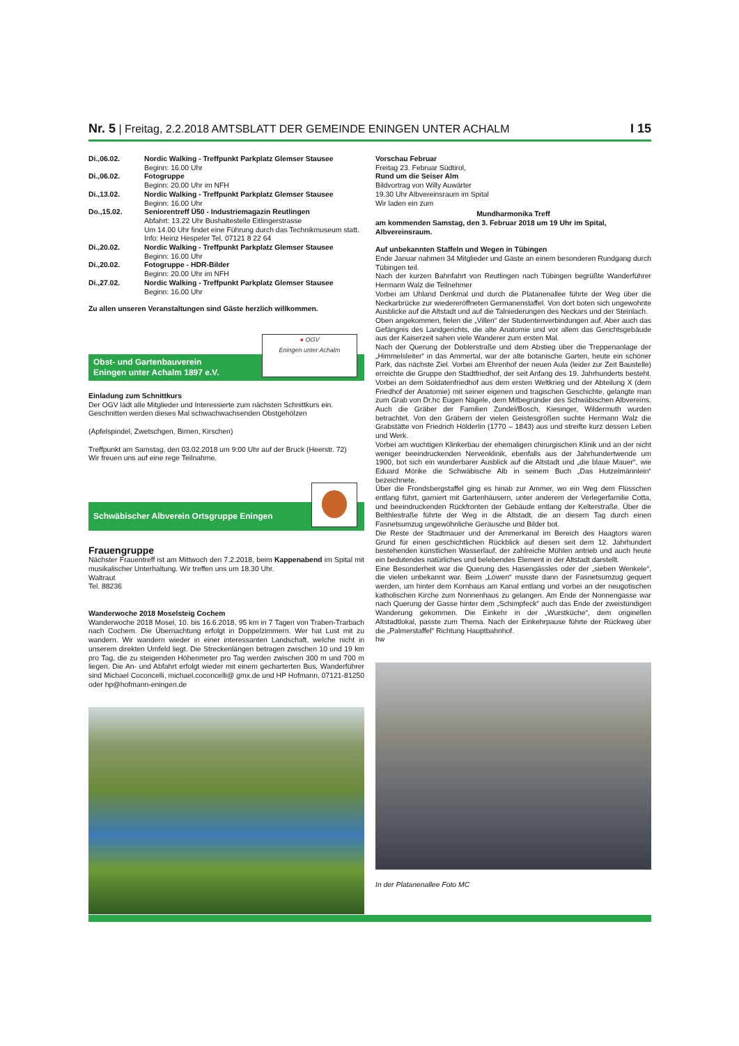Nr. 5 | Freitag, 2.2.2018 AMTSBLATT DER GEMEINDE ENINGEN UNTER ACHALM I 15
Di.,06.02. Nordic Walking - Treffpunkt Parkplatz Glemser Stausee
Beginn: 16.00 Uhr
Di.,06.02. Fotogruppe
Beginn: 20.00 Uhr im NFH
Di.,13.02. Nordic Walking - Treffpunkt Parkplatz Glemser Stausee
Beginn: 16.00 Uhr
Do.,15.02. Seniorentreff Ü50 - Industriemagazin Reutlingen
Abfahrt: 13.22 Uhr Bushaltestelle Eitlingerstrasse
Um 14.00 Uhr findet eine Führung durch das Technikmuseum statt.
Info: Heinz Hespeler Tel. 07121 8 22 64
Di.,20.02. Nordic Walking - Treffpunkt Parkplatz Glemser Stausee
Beginn: 16.00 Uhr
Di.,20.02. Fotogruppe - HDR-Bilder
Beginn: 20.00 Uhr im NFH
Di.,27.02. Nordic Walking - Treffpunkt Parkplatz Glemser Stausee
Beginn: 16.00 Uhr
Zu allen unseren Veranstaltungen sind Gäste herzlich willkommen.
Obst- und Gartenbauverein
Eningen unter Achalm 1897 e.V.
● OGV
Eningen unter Achalm
Einladung zum Schnittkurs
Der OGV lädt alle Mitglieder und Interessierte zum nächsten Schnittkurs ein. Geschnitten werden dieses Mal schwachwachsenden Obstgehölzen
(Apfelspindel, Zwetschgen, Birnen, Kirschen)
Treffpunkt am Samstag, den 03.02.2018 um 9:00 Uhr auf der Bruck (Heerstr. 72)
Wir freuen uns auf eine rege Teilnahme.
Schwäbischer Albverein Ortsgruppe Eningen
Frauengruppe
Nächster Frauentreff ist am Mittwoch den 7.2.2018, beim Kappenabend im Spital mit musikalischer Unterhaltung. Wir treffen uns um 18.30 Uhr.
Waltraut
Tel. 88236
Wanderwoche 2018 Moselsteig Cochem
Wanderwoche 2018 Mosel, 10. bis 16.6.2018, 95 km in 7 Tagen von Traben-Trarbach nach Cochem. Die Übernachtung erfolgt in Doppelzimmern. Wer hat Lust mit zu wandern. Wir wandern wieder in einer interessanten Landschaft, welche nicht in unserem direkten Umfeld liegt. Die Streckenlängen betragen zwischen 10 und 19 km pro Tag, die zu steigenden Höhenmeter pro Tag werden zwischen 300 m und 700 m liegen. Die An- und Abfahrt erfolgt wieder mit einem gecharterten Bus, Wanderführer sind Michael Coconcelli, michael.coconcelli@ gmx.de und HP Hofmann, 07121-81250 oder hp@hofmann-eningen.de
Vorschau Februar
Freitag 23. Februar Südtirol,
Rund um die Seiser Alm
Bildvortrag von Willy Auwärter
19.30 Uhr Albvereinsraum im Spital
Wir laden ein zum
Mundharmonika Treff
am kommenden Samstag, den 3. Februar 2018 um 19 Uhr im Spital, Albvereinsraum.
Auf unbekannten Staffeln und Wegen in Tübingen
Ende Januar nahmen 34 Mitglieder und Gäste an einem besonderen Rundgang durch Tübingen teil.
Nach der kurzen Bahnfahrt von Reutlingen nach Tübingen begrüßte Wanderführer Hermann Walz die Teilnehmer
Vorbei am Uhland Denkmal und durch die Platanenallee führte der Weg über die Neckarbrücke zur wiedereröffneten Germanenstaffel. Von dort boten sich ungewohnte Ausblicke auf die Altstadt und auf die Talniederungen des Neckars und der Steinlach.
Oben angekommen, fielen die „Villen“ der Studentenverbindungen auf. Aber auch das Gefängnis des Landgerichts, die alte Anatomie und vor allem das Gerichtsgebäude aus der Kaiserzeit sahen viele Wanderer zum ersten Mal.
Nach der Querung der Doblerstraße und dem Abstieg über die Treppenanlage der „Himmelsleiter“ in das Ammertal, war der alte botanische Garten, heute ein schöner Park, das nächste Ziel. Vorbei am Ehrenhof der neuen Aula (leider zur Zeit Baustelle) erreichte die Gruppe den Stadtfriedhof, der seit Anfang des 19. Jahrhunderts besteht. Vorbei an dem Soldatenfriedhof aus dem ersten Weltkrieg und der Abteilung X (dem Friedhof der Anatomie) mit seiner eigenen und tragischen Geschichte, gelangte man zum Grab von Dr.hc Eugen Nägele, dem Mitbegründer des Schwäbischen Albvereins. Auch die Gräber der Familien Zundel/Bosch, Kiesinger, Wildermuth wurden betrachtet. Von den Gräbern der vielen Geistesgrößen suchte Hermann Walz die Grabstätte von Friedrich Hölderlin (1770 – 1843) aus und streifte kurz dessen Leben und Werk.
Vorbei am wuchtigen Klinkerbau der ehemaligen chirurgischen Klinik und an der nicht weniger beeindruckenden Nervenklinik, ebenfalls aus der Jahrhundertwende um 1900, bot sich ein wunderbarer Ausblick auf die Altstadt und „die blaue Mauer“, wie Eduard Mörike die Schwäbische Alb in seinem Buch „Das Hutzelmännlein“ bezeichnete.
Über die Frondsbergstaffel ging es hinab zur Ammer, wo ein Weg dem Flüsschen entlang führt, garniert mit Gartenhäusern, unter anderem der Verlegerfamilie Cotta, und beeindruckenden Rückfronten der Gebäude entlang der Kelterstraße. Über die Belthlestraße führte der Weg in die Altstadt, die an diesem Tag durch einen Fasnetsumzug ungewöhnliche Geräusche und Bilder bot.
Die Reste der Stadtmauer und der Ammerkanal im Bereich des Haagtors waren Grund für einen geschichtlichen Rückblick auf diesen seit dem 12. Jahrhundert bestehenden künstlichen Wasserlauf, der zahlreiche Mühlen antrieb und auch heute ein bedutendes natürliches und belebendes Element in der Altstadt darstellt.
Eine Besonderheit war die Querung des Hasengässles oder der „sieben Wenkele“, die vielen unbekannt war. Beim „Löwen“ musste dann der Fasnetsumzug gequert werden, um hinter dem Kornhaus am Kanal entlang und vorbei an der neugotischen katholischen Kirche zum Nonnenhaus zu gelangen. Am Ende der Nonnengasse war nach Querung der Gasse hinter dem „Schimpfeck“ auch das Ende der zweistündigen Wanderung gekommen. Die Einkehr in der „Wurstküche“, dem originellen Altstadtlokal, passte zum Thema. Nach der Einkehrpause führte der Rückweg über die „Palmerstaffel“ Richtung Hauptbahnhof.
hw
In der Platanenallee Foto MC